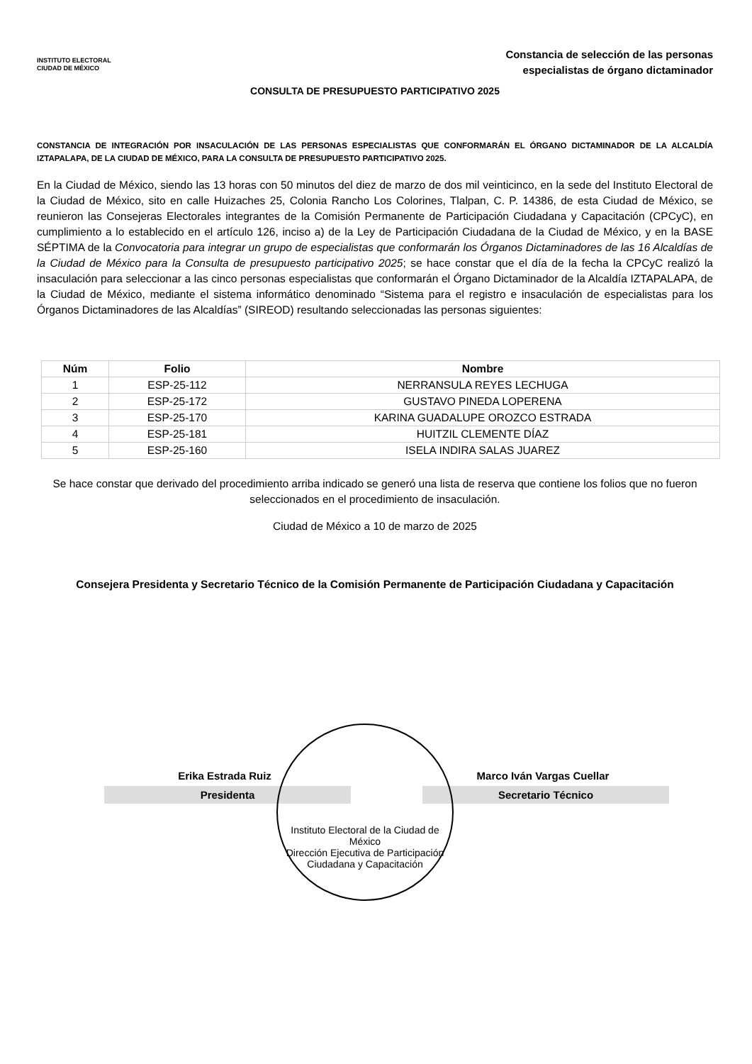INSTITUTO ELECTORAL
CIUDAD DE MÉXICO
Constancia de selección de las personas
especialistas de órgano dictaminador
CONSULTA DE PRESUPUESTO PARTICIPATIVO 2025
CONSTANCIA DE INTEGRACIÓN POR INSACULACIÓN DE LAS PERSONAS ESPECIALISTAS QUE CONFORMARÁN EL ÓRGANO DICTAMINADOR DE LA ALCALDÍA IZTAPALAPA, DE LA CIUDAD DE MÉXICO, PARA LA CONSULTA DE PRESUPUESTO PARTICIPATIVO 2025.
En la Ciudad de México, siendo las 13 horas con 50 minutos del diez de marzo de dos mil veinticinco, en la sede del Instituto Electoral de la Ciudad de México, sito en calle Huizaches 25, Colonia Rancho Los Colorines, Tlalpan, C. P. 14386, de esta Ciudad de México, se reunieron las Consejeras Electorales integrantes de la Comisión Permanente de Participación Ciudadana y Capacitación (CPCyC), en cumplimiento a lo establecido en el artículo 126, inciso a) de la Ley de Participación Ciudadana de la Ciudad de México, y en la BASE SÉPTIMA de la Convocatoria para integrar un grupo de especialistas que conformarán los Órganos Dictaminadores de las 16 Alcaldías de la Ciudad de México para la Consulta de presupuesto participativo 2025; se hace constar que el día de la fecha la CPCyC realizó la insaculación para seleccionar a las cinco personas especialistas que conformarán el Órgano Dictaminador de la Alcaldía IZTAPALAPA, de la Ciudad de México, mediante el sistema informático denominado “Sistema para el registro e insaculación de especialistas para los Órganos Dictaminadores de las Alcaldías” (SIREOD) resultando seleccionadas las personas siguientes:
| Núm | Folio | Nombre |
| --- | --- | --- |
| 1 | ESP-25-112 | NERRANSULA REYES LECHUGA |
| 2 | ESP-25-172 | GUSTAVO PINEDA LOPERENA |
| 3 | ESP-25-170 | KARINA GUADALUPE OROZCO ESTRADA |
| 4 | ESP-25-181 | HUITZIL CLEMENTE DÍAZ |
| 5 | ESP-25-160 | ISELA INDIRA SALAS JUAREZ |
Se hace constar que derivado del procedimiento arriba indicado se generó una lista de reserva que contiene los folios que no fueron seleccionados en el procedimiento de insaculación.
Ciudad de México a 10 de marzo de 2025
Consejera Presidenta y Secretario Técnico de la Comisión Permanente de Participación Ciudadana y Capacitación
Erika Estrada Ruiz
Presidenta
Marco Iván Vargas Cuellar
Secretario Técnico
Instituto Electoral de la Ciudad de México
Dirección Ejecutiva de Participación Ciudadana y Capacitación